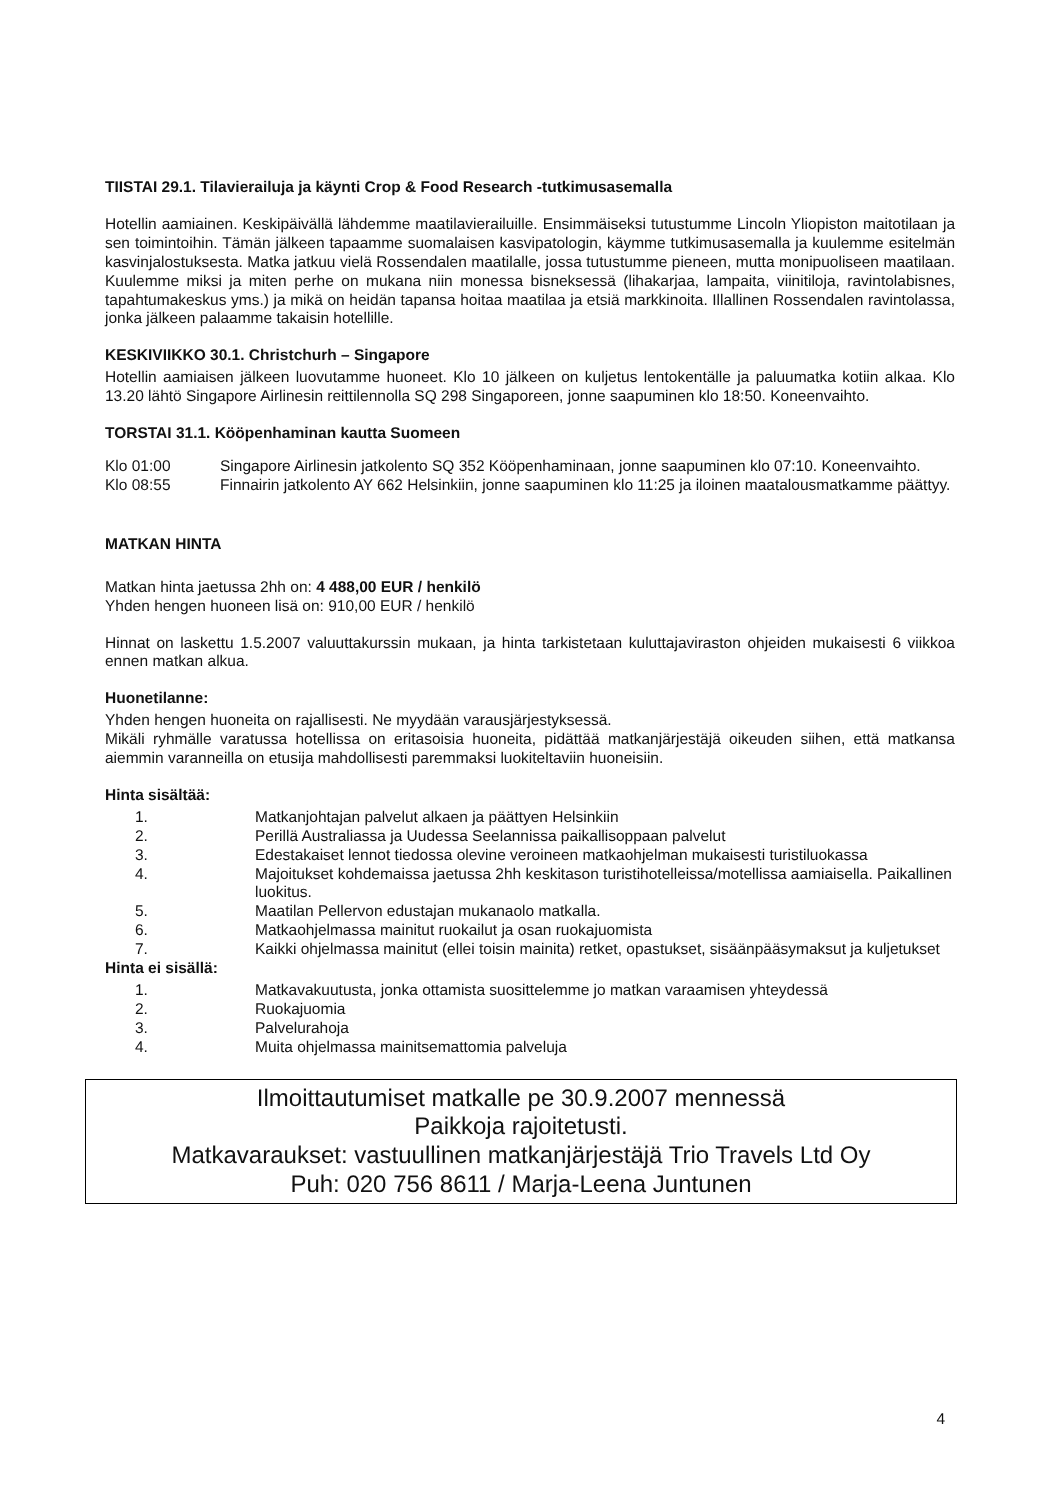TIISTAI 29.1. Tilavierailuja ja käynti Crop & Food Research -tutkimusasemalla
Hotellin aamiainen. Keskipäivällä lähdemme maatilavierailuille. Ensimmäiseksi tutustumme Lincoln Yliopiston maitotilaan ja sen toimintoihin. Tämän jälkeen tapaamme suomalaisen kasvipatologin, käymme tutkimusasemalla ja kuulemme esitelmän kasvinjalostuksesta. Matka jatkuu vielä Rossendalen maatilalle, jossa tutustumme pieneen, mutta monipuoliseen maatilaan. Kuulemme miksi ja miten perhe on mukana niin monessa bisneksessä (lihakarjaa, lampaita, viinitiloja, ravintolabisnes, tapahtumakeskus yms.) ja mikä on heidän tapansa hoitaa maatilaa ja etsiä markkinoita. Illallinen Rossendalen ravintolassa, jonka jälkeen palaamme takaisin hotellille.
KESKIVIIKKO 30.1. Christchurh – Singapore
Hotellin aamiaisen jälkeen luovutamme huoneet. Klo 10 jälkeen on kuljetus lentokentälle ja paluumatka kotiin alkaa. Klo 13.20 lähtö Singapore Airlinesin reittilennolla SQ 298 Singaporeen, jonne saapuminen klo 18:50. Koneenvaihto.
TORSTAI 31.1. Kööpenhaminan kautta Suomeen
Klo 01:00 Singapore Airlinesin jatkolento SQ 352 Kööpenhaminaan, jonne saapuminen klo 07:10. Koneenvaihto.
Klo 08:55 Finnairin jatkolento AY 662 Helsinkiin, jonne saapuminen klo 11:25 ja iloinen maatalousmatkamme päättyy.
MATKAN HINTA
Matkan hinta jaetussa 2hh on: 4 488,00 EUR / henkilö
Yhden hengen huoneen lisä on: 910,00 EUR / henkilö
Hinnat on laskettu 1.5.2007 valuuttakurssin mukaan, ja hinta tarkistetaan kuluttajaviraston ohjeiden mukaisesti 6 viikkoa ennen matkan alkua.
Huonetilanne:
Yhden hengen huoneita on rajallisesti. Ne myydään varausjärjestyksessä.
Mikäli ryhmälle varatussa hotellissa on eritasoisia huoneita, pidättää matkanjärjestäjä oikeuden siihen, että matkansa aiemmin varanneilla on etusija mahdollisesti paremmaksi luokiteltaviin huoneisiin.
Hinta sisältää:
1. Matkanjohtajan palvelut alkaen ja päättyen Helsinkiin
2. Perillä Australiassa ja Uudessa Seelannissa paikallisoppaan palvelut
3. Edestakaiset lennot tiedossa olevine veroineen matkaohjelman mukaisesti turistiluokassa
4. Majoitukset kohdemaissa jaetussa 2hh keskitason turistihotelleissa/motellissa aamiaisella. Paikallinen luokitus.
5. Maatilan Pellervon edustajan mukanaolo matkalla.
6. Matkaohjelmassa mainitut ruokailut ja osan ruokajuomista
7. Kaikki ohjelmassa mainitut (ellei toisin mainita) retket, opastukset, sisäänpääsymaksut ja kuljetukset
Hinta ei sisällä:
1. Matkavakuutusta, jonka ottamista suosittelemme jo matkan varaamisen yhteydessä
2. Ruokajuomia
3. Palvelurahoja
4. Muita ohjelmassa mainitsemattomia palveluja
Ilmoittautumiset matkalle pe 30.9.2007 mennessä
Paikkoja rajoitetusti.
Matkavaraukset: vastuullinen matkanjärjestäjä Trio Travels Ltd Oy
Puh: 020 756 8611 / Marja-Leena Juntunen
4